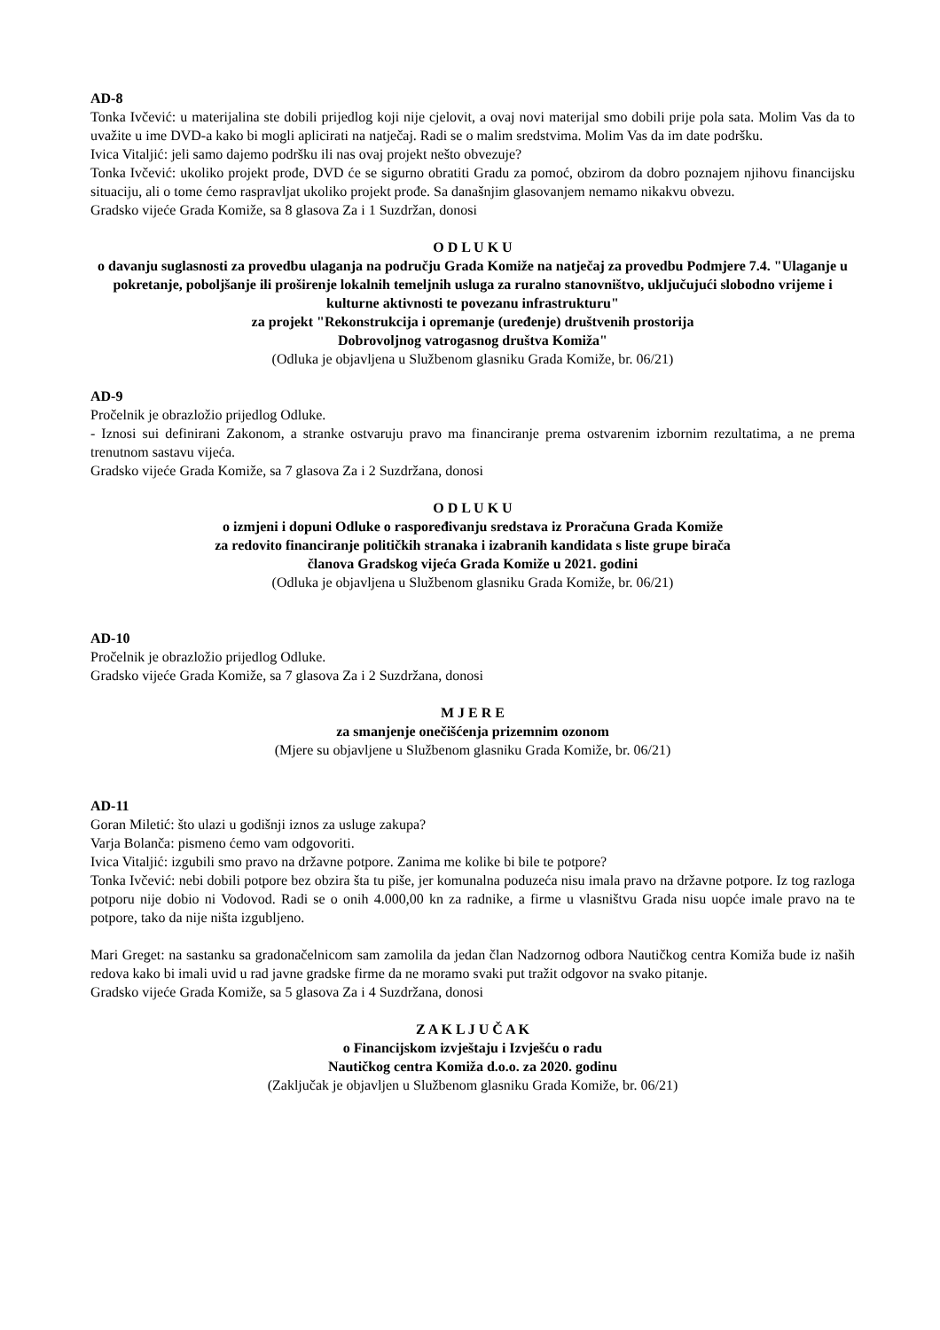AD-8
Tonka Ivčević: u materijalina ste dobili prijedlog koji nije cjelovit, a ovaj novi materijal smo dobili prije pola sata. Molim Vas da to uvažite u ime DVD-a kako bi mogli aplicirati na natječaj. Radi se o malim sredstvima. Molim Vas da im date podršku.
Ivica Vitaljić: jeli samo dajemo podršku ili nas ovaj projekt nešto obvezuje?
Tonka Ivčević: ukoliko projekt prođe, DVD će se sigurno obratiti Gradu za pomoć, obzirom da dobro poznajem njihovu financijsku situaciju, ali o tome ćemo raspravljat ukoliko projekt prođe. Sa današnjim glasovanjem nemamo nikakvu obvezu.
Gradsko vijeće Grada Komiže, sa 8 glasova Za i 1 Suzdržan, donosi
O D L U K U
o davanju suglasnosti za provedbu ulaganja na području Grada Komiže na natječaj za provedbu Podmjere 7.4. "Ulaganje u pokretanje, poboljšanje ili proširenje lokalnih temeljnih usluga za ruralno stanovništvo, uključujući slobodno vrijeme i kulturne aktivnosti te povezanu infrastrukturu"
za projekt "Rekonstrukcija i opremanje (uređenje) društvenih prostorija
Dobrovoljnog vatrogasnog društva Komiža"
(Odluka je objavljena u Službenom glasniku Grada Komiže, br. 06/21)
AD-9
Pročelnik je obrazložio prijedlog Odluke.
- Iznosi sui definirani Zakonom, a stranke ostvaruju pravo ma financiranje prema ostvarenim izbornim rezultatima, a ne prema trenutnom sastavu vijeća.
Gradsko vijeće Grada Komiže, sa 7 glasova Za i 2 Suzdržana, donosi
O D L U K U
o izmjeni i dopuni Odluke o raspoređivanju sredstava iz Proračuna Grada Komiže
za redovito financiranje političkih stranaka i izabranih kandidata s liste grupe birača
članova Gradskog vijeća Grada Komiže u 2021. godini
(Odluka je objavljena u Službenom glasniku Grada Komiže, br. 06/21)
AD-10
Pročelnik je obrazložio prijedlog Odluke.
Gradsko vijeće Grada Komiže, sa 7 glasova Za i 2 Suzdržana, donosi
M J E R E
za smanjenje onečišćenja prizemnim ozonom
(Mjere su objavljene u Službenom glasniku Grada Komiže, br. 06/21)
AD-11
Goran Miletić: što ulazi u godišnji iznos za usluge zakupa?
Varja Bolanča: pismeno ćemo vam odgovoriti.
Ivica Vitaljić: izgubili smo pravo na državne potpore. Zanima me kolike bi bile te potpore?
Tonka Ivčević: nebi dobili potpore bez obzira šta tu piše, jer komunalna poduzeća nisu imala pravo na državne potpore. Iz tog razloga potporu nije dobio ni Vodovod. Radi se o onih 4.000,00 kn za radnike, a firme u vlasništvu Grada nisu uopće imale pravo na te potpore, tako da nije ništa izgubljeno.
Mari Greget: na sastanku sa gradonačelnicom sam zamolila da jedan član Nadzornog odbora Nautičkog centra Komiža bude iz naših redova kako bi imali uvid u rad javne gradske firme da ne moramo svaki put tražit odgovor na svako pitanje.
Gradsko vijeće Grada Komiže, sa 5 glasova Za i 4 Suzdržana, donosi
Z A K L J U Č A K
o Financijskom izvještaju i Izvješću o radu
Nautičkog centra Komiža d.o.o. za 2020. godinu
(Zaključak je objavljen u Službenom glasniku Grada Komiže, br. 06/21)